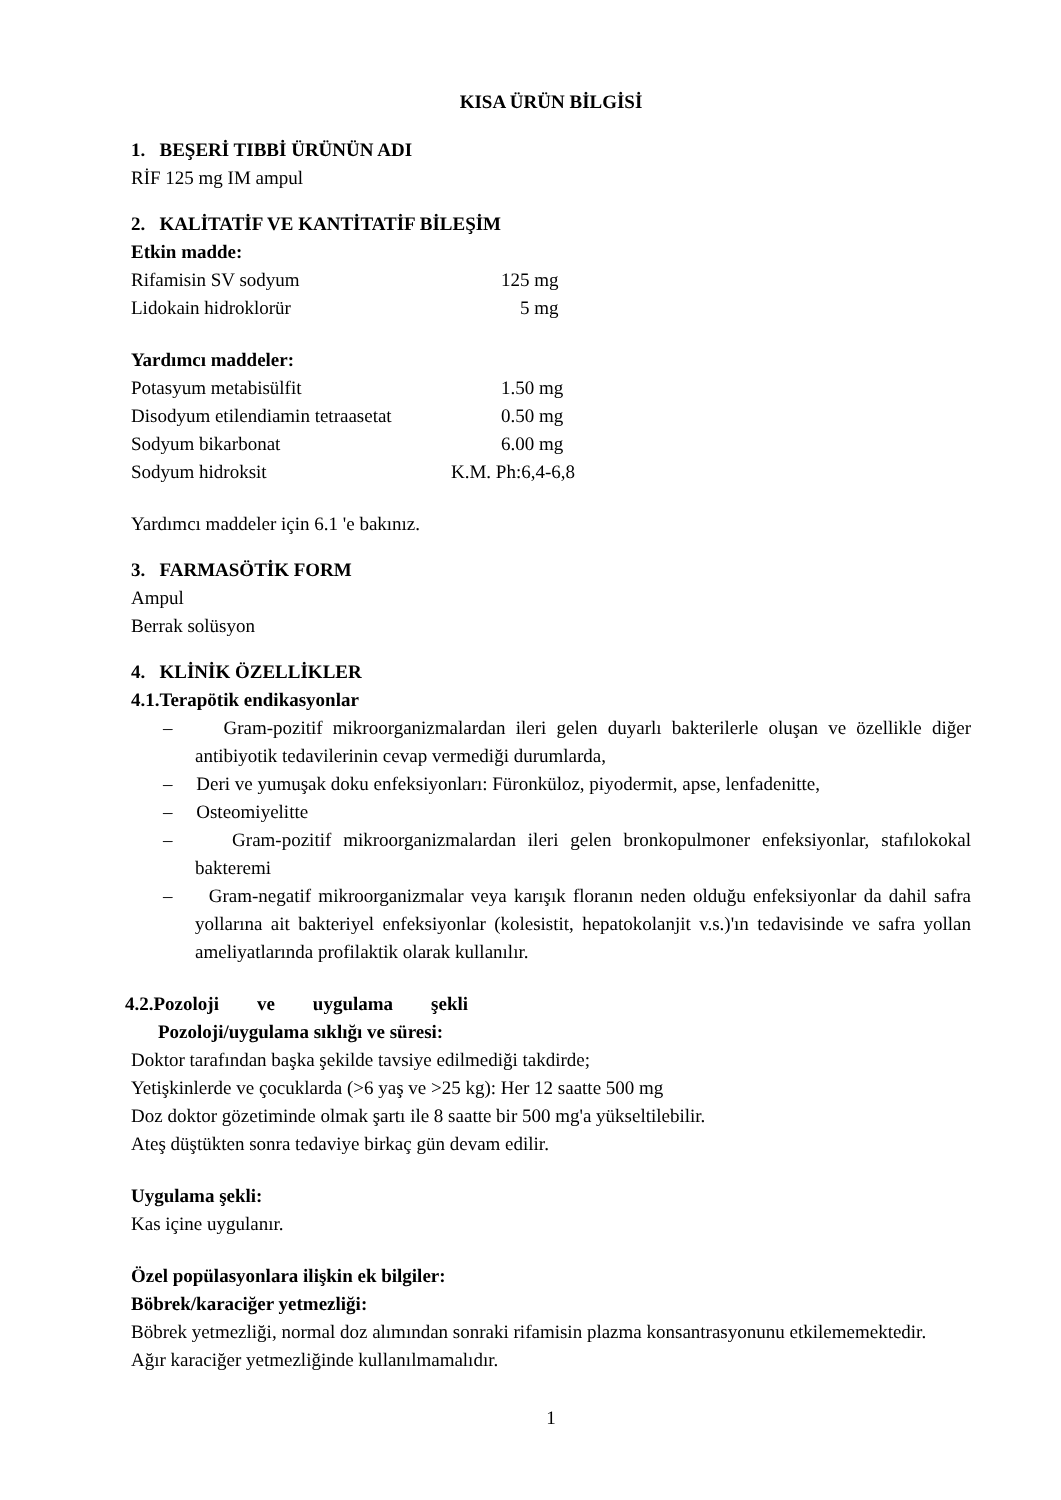KISA ÜRÜN BİLGİSİ
1. BEŞERİ TIBBİ ÜRÜNÜN ADI
RİF 125 mg IM ampul
2. KALİTATİF VE KANTİTATİF BİLEŞİM
Etkin madde:
| Rifamisin SV sodyum | 125 mg |
| Lidokain hidroklorür | 5 mg |
Yardımcı maddeler:
| Potasyum metabisülfit | 1.50 mg |
| Disodyum etilendiamin tetraasetat | 0.50 mg |
| Sodyum bikarbonat | 6.00 mg |
| Sodyum hidroksit | K.M. Ph:6,4-6,8 |
Yardımcı maddeler için 6.1 'e bakınız.
3. FARMASÖTİK FORM
Ampul
Berrak solüsyon
4. KLİNİK ÖZELLİKLER
4.1.Terapötik endikasyonlar
– Gram-pozitif mikroorganizmalardan ileri gelen duyarlı bakterilerle oluşan ve özellikle diğer antibiyotik tedavilerinin cevap vermediği durumlarda,
– Deri ve yumuşak doku enfeksiyonları: Füronküloz, piyodermit, apse, lenfadenitte,
– Osteomiyelitte
– Gram-pozitif mikroorganizmalardan ileri gelen bronkopulmoner enfeksiyonlar, stafılokokal bakteremi
– Gram-negatif mikroorganizmalar veya karışık floranın neden olduğu enfeksiyonlar da dahil safra yollarına ait bakteriyel enfeksiyonlar (kolesistit, hepatokolanjit v.s.)'ın tedavisinde ve safra yollan ameliyatlarında profilaktik olarak kullanılır.
4.2.Pozoloji ve uygulama şekli
Pozoloji/uygulama sıklığı ve süresi:
Doktor tarafından başka şekilde tavsiye edilmediği takdirde;
Yetişkinlerde ve çocuklarda (>6 yaş ve >25 kg): Her 12 saatte 500 mg
Doz doktor gözetiminde olmak şartı ile 8 saatte bir 500 mg'a yükseltilebilir.
Ateş düştükten sonra tedaviye birkaç gün devam edilir.
Uygulama şekli:
Kas içine uygulanır.
Özel popülasyonlara ilişkin ek bilgiler:
Böbrek/karaciğer yetmezliği:
Böbrek yetmezliği, normal doz alımından sonraki rifamisin plazma konsantrasyonunu etkilememektedir.
Ağır karaciğer yetmezliğinde kullanılmamalıdır.
1